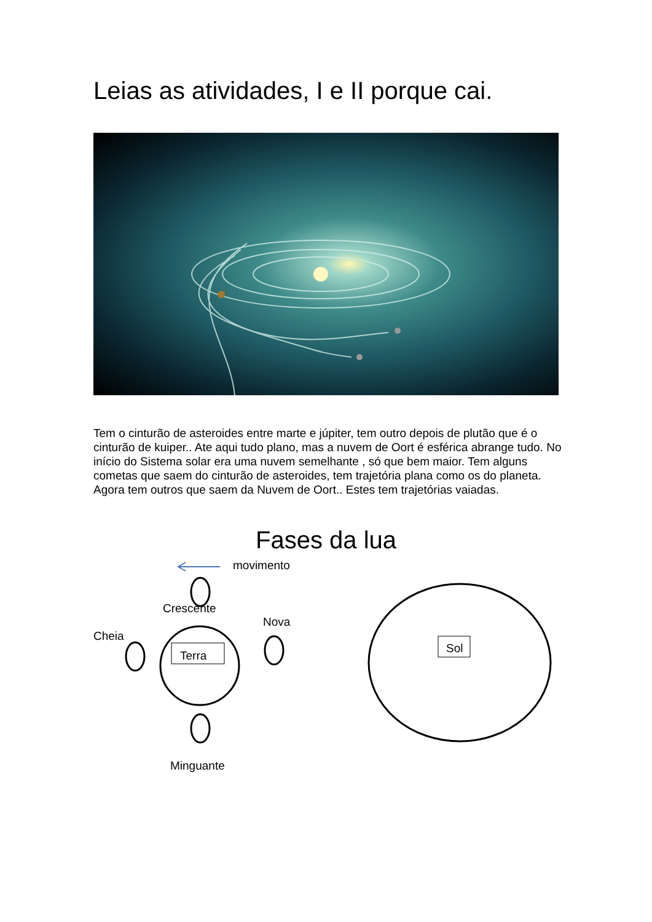Leias as atividades, I e II porque cai.
Tem o cinturão de asteroides entre marte e júpiter, tem outro depois de plutão que é o cinturão de kuiper.. Ate aqui tudo plano, mas a nuvem de Oort é esférica abrange tudo. No início do Sistema solar era uma nuvem semelhante , só que bem maior. Tem alguns cometas que saem do cinturão de asteroides, tem trajetória plana como os do planeta. Agora tem outros que saem da Nuvem de Oort.. Estes tem trajetórias vaiadas.
Fases da lua
movimento
Crescente
Nova
Cheia
Terra
Minguante
Sol